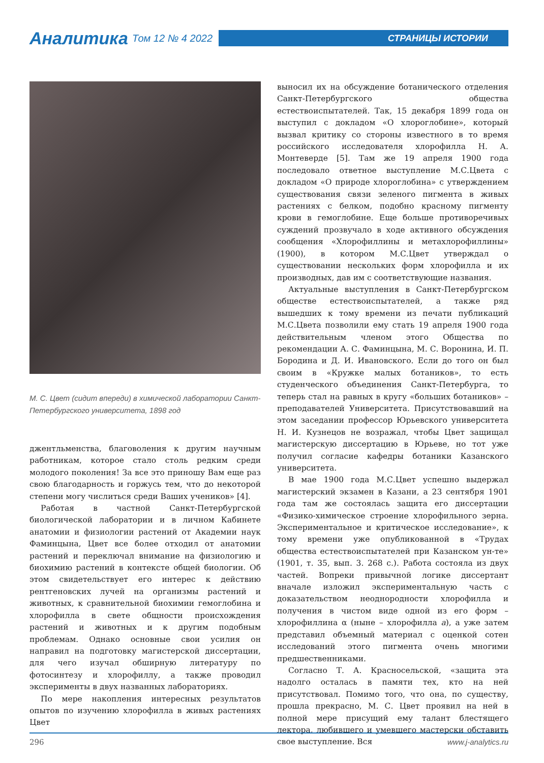Аналитика Том 12 № 4 2022
СТРАНИЦЫ ИСТОРИИ
М. С. Цвет (сидит впереди) в химической лаборатории Санкт-Петербургского университета, 1898 год
джентльменства, благоволения к другим научным работникам, которое стало столь редким среди молодого поколения! За все это приношу Вам еще раз свою благодарность и горжусь тем, что до некоторой степени могу числиться среди Ваших учеников» [4].
Работая в частной Санкт-Петербургской биологической лаборатории и в личном Кабинете анатомии и физиологии растений от Академии наук Фаминцына, Цвет все более отходил от анатомии растений и переключал внимание на физиологию и биохимию растений в контексте общей биологии. Об этом свидетельствует его интерес к действию рентгеновских лучей на организмы растений и животных, к сравнительной биохимии гемоглобина и хлорофилла в свете общности происхождения растений и животных и к другим подобным проблемам. Однако основные свои усилия он направил на подготовку магистерской диссертации, для чего изучал обширную литературу по фотосинтезу и хлорофиллу, а также проводил эксперименты в двух названных лабораториях.
По мере накопления интересных результатов опытов по изучению хлорофилла в живых растениях Цвет
выносил их на обсуждение ботанического отделения Санкт-Петербургского общества естествоиспытателей. Так, 15 декабря 1899 года он выступил с докладом «О хлороглобине», который вызвал критику со стороны известного в то время российского исследователя хлорофилла Н. А. Монтеверде [5]. Там же 19 апреля 1900 года последовало ответное выступление М.С.Цвета с докладом «О природе хлороглобина» с утверждением существования связи зеленого пигмента в живых растениях с белком, подобно красному пигменту крови в гемоглобине. Еще больше противоречивых суждений прозвучало в ходе активного обсуждения сообщения «Хлорофиллины и метахлорофиллины» (1900), в котором М.С.Цвет утверждал о существовании нескольких форм хлорофилла и их производных, дав им с соответствующие названия.
Актуальные выступления в Санкт-Петербургском обществе естествоиспытателей, а также ряд вышедших к тому времени из печати публикаций М.С.Цвета позволили ему стать 19 апреля 1900 года действительным членом этого Общества по рекомендации А. С. Фаминцына, М. С. Воронина, И. П. Бородина и Д. И. Ивановского. Если до того он был своим в «Кружке малых ботаников», то есть студенческого объединения Санкт-Петербурга, то теперь стал на равных в кругу «больших ботаников» – преподавателей Университета. Присутствовавший на этом заседании профессор Юрьевского университета Н. И. Кузнецов не возражал, чтобы Цвет защищал магистерскую диссертацию в Юрьеве, но тот уже получил согласие кафедры ботаники Казанского университета.
В мае 1900 года М.С.Цвет успешно выдержал магистерский экзамен в Казани, а 23 сентября 1901 года там же состоялась защита его диссертации «Физико-химическое строение хлорофильного зерна. Экспериментальное и критическое исследование», к тому времени уже опубликованной в «Трудах общества естествоиспытателей при Казанском ун-те» (1901, т. 35, вып. 3. 268 с.). Работа состояла из двух частей. Вопреки привычной логике диссертант вначале изложил экспериментальную часть с доказательством неоднородности хлорофилла и получения в чистом виде одной из его форм – хлорофиллина α (ныне – хлорофилла a), а уже затем представил объемный материал с оценкой сотен исследований этого пигмента очень многими предшественниками.
Согласно Т. А. Красносельской, «защита эта надолго осталась в памяти тех, кто на ней присутствовал. Помимо того, что она, по существу, прошла прекрасно, М. С. Цвет проявил на ней в полной мере присущий ему талант блестящего лектора, любившего и умевшего мастерски обставить свое выступление. Вся
296 www.j-analytics.ru